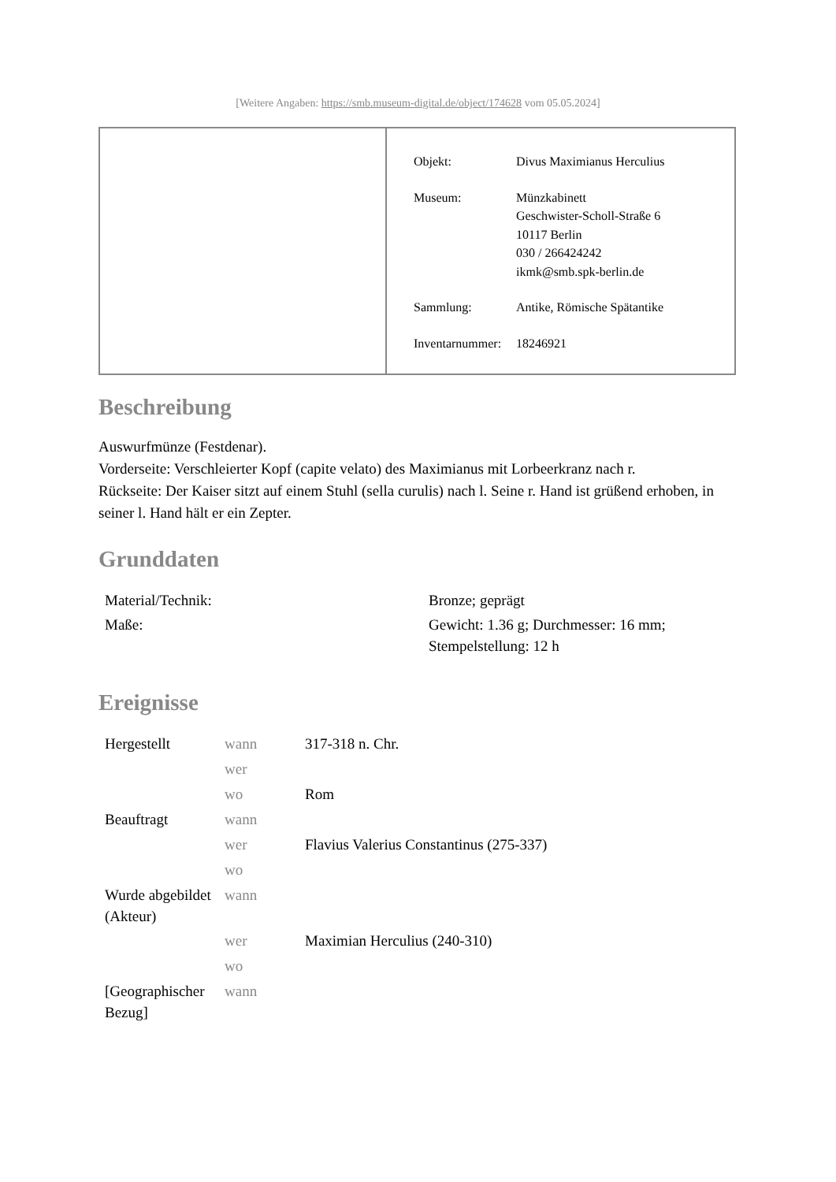[Weitere Angaben: https://smb.museum-digital.de/object/174628 vom 05.05.2024]
| Objekt: | Divus Maximianus Herculius |
| Museum: | Münzkabinett Geschwister-Scholl-Straße 6 10117 Berlin 030 / 266424242 ikmk@smb.spk-berlin.de |
| Sammlung: | Antike, Römische Spätantike |
| Inventarnummer: | 18246921 |
Beschreibung
Auswurfmünze (Festdenar).
Vorderseite: Verschleierter Kopf (capite velato) des Maximianus mit Lorbeerkranz nach r.
Rückseite: Der Kaiser sitzt auf einem Stuhl (sella curulis) nach l. Seine r. Hand ist grüßend erhoben, in seiner l. Hand hält er ein Zepter.
Grunddaten
| Material/Technik: | Bronze; geprägt |
| Maße: | Gewicht: 1.36 g; Durchmesser: 16 mm; Stempelstellung: 12 h |
Ereignisse
| Hergestellt | wann | 317-318 n. Chr. |
| | wer | |
| | wo | Rom |
| Beauftragt | wann | |
| | wer | Flavius Valerius Constantinus (275-337) |
| | wo | |
| Wurde abgebildet (Akteur) | wann | |
| | wer | Maximian Herculius (240-310) |
| | wo | |
| [Geographischer Bezug] | wann | |